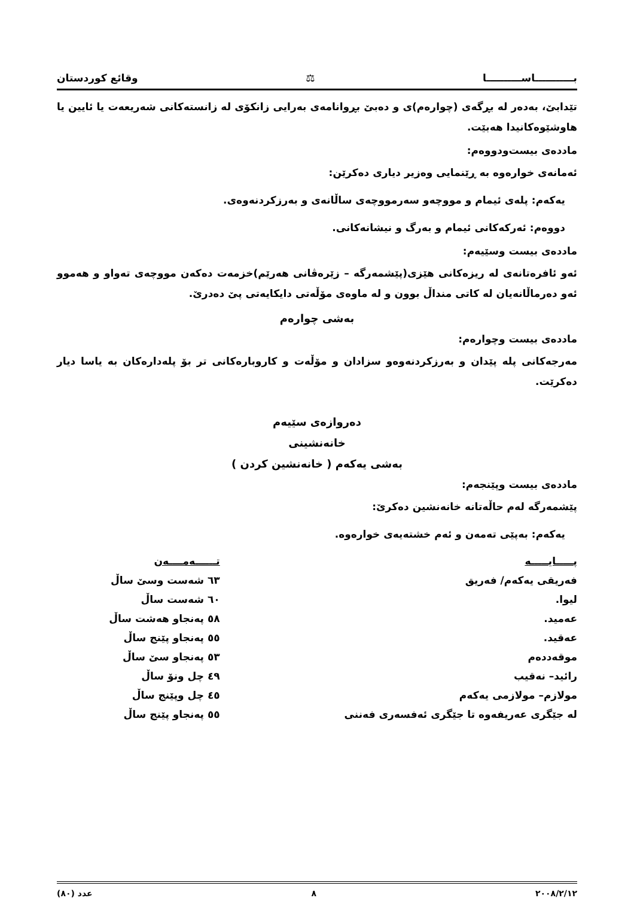بـــــــــــاســــــــــا ⚖ وقائع كوردستان
تێدابێ، بەدەر لە بڕگەی (چوارەم)ی و دەبێ بڕوانامەی بەرایی زانکۆی لە زانستەکانی شەریعەت یا ئایین یا هاوشێوەکانیدا هەبێت.
ماددەی بیست‌ودووەم:
ئەمانەی خوارەوە بە ڕێنمایی وەزیر دیاری دەکرێن:
یەکەم: پلەی ئیمام و مووچەو سەرمووچەی ساڵانەی و بەرزکردنەوەی.
دووەم: ئەرکەکانی ئیمام و بەرگ و نیشانەکانی.
ماددەی بیست وسێیەم:
ئەو ئافرەتانەی لە ریزەکانی هێزی(پێشمەرگە – زێرەڤانی هەرێم)خزمەت دەکەن مووچەی تەواو و هەموو ئەو دەرماڵانەیان لە کاتی منداڵ بوون و لە ماوەی مۆڵەتی دایکایەتی پێ دەدرێ.
بەشی چوارەم
ماددەی بیست وچوارەم:
مەرجەکانی پلە پێدان و بەرزکردنەوەو سزادان و مۆڵەت و کاروبارەکانی تر بۆ پلەدارەکان بە یاسا دیار دەکرێت.
دەروازەی سێیەم
خانەنشینی
بەشی یەکەم ( خانەنشین کردن )
ماددەی بیست وپێنجەم:
پێشمەرگە لەم حاڵەتانە خانەنشین دەکرێ:
یەکەم: بەپێی تەمەن و ئەم خشتەیەی خوارەوە.
| پـــــایـــــە | تــــــەمــــەن |
| --- | --- |
| فەریقی یەکەم/ فەریق | ٦٣ شەست وسێ ساڵ |
| لیوا. | ٦٠ شەست ساڵ |
| عەمید. | ٥٨ پەنجاو هەشت ساڵ |
| عەقید. | ٥٥ پەنجاو پێنج ساڵ |
| موقەددەم | ٥٣ پەنجاو سێ ساڵ |
| رائید– نەقیب | ٤٩ چل ونۆ ساڵ |
| مولازم– مولازمی یەکەم | ٤٥ چل وپێنج ساڵ |
| لە جێگری عەریفەوە تا جێگری ئەفسەری فەننی | ٥٥ پەنجاو پێنج ساڵ |
٢٠٠٨/٢/١٢ ٨ عدد (٨٠)